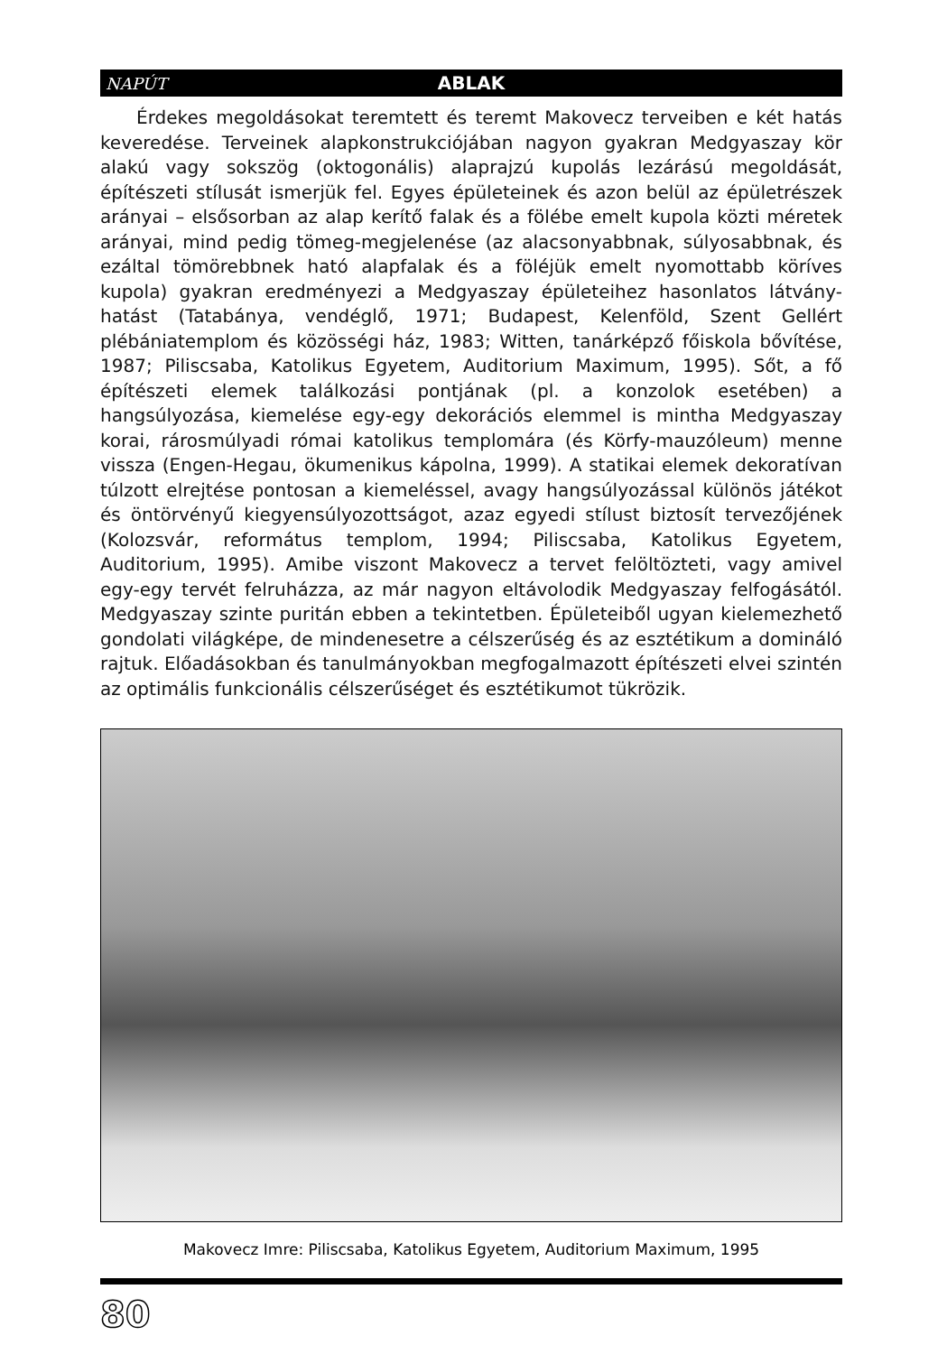NAPÚT ABLAK
Érdekes megoldásokat teremtett és teremt Makovecz terveiben e két hatás keveredése. Terveinek alapkonstrukciójában nagyon gyakran Medgyaszay kör alakú vagy sokszög (oktogonális) alaprajzú kupolás lezárású megoldását, építészeti stílusát ismerjük fel. Egyes épületeinek és azon belül az épületrészek arányai – elsősorban az alap kerítő falak és a fölébe emelt kupola közti méretek arányai, mind pedig tömeg-megjelenése (az alacsonyabbnak, súlyosabbnak, és ezáltal tömörebbnek ható alapfalak és a föléjük emelt nyomottabb köríves kupola) gyakran eredményezi a Medgyaszay épületeihez hasonlatos látvány-hatást (Tatabánya, vendéglő, 1971; Budapest, Kelenföld, Szent Gellért plébániatemplom és közösségi ház, 1983; Witten, tanárképző főiskola bővítése, 1987; Piliscsaba, Katolikus Egyetem, Auditorium Maximum, 1995). Sőt, a fő építészeti elemek találkozási pontjának (pl. a konzolok esetében) a hangsúlyozása, kiemelése egy-egy dekorációs elemmel is mintha Medgyaszay korai, rárosmúlyadi római katolikus templomára (és Körfy-mauzóleum) menne vissza (Engen-Hegau, ökumenikus kápolna, 1999). A statikai elemek dekoratívan túlzott elrejtése pontosan a kiemeléssel, avagy hangsúlyozással különös játékot és öntörvényű kiegyensúlyozottságot, azaz egyedi stílust biztosít tervezőjének (Kolozsvár, református templom, 1994; Piliscsaba, Katolikus Egyetem, Auditorium, 1995). Amibe viszont Makovecz a tervet felöltözteti, vagy amivel egy-egy tervét felruházza, az már nagyon eltávolodik Medgyaszay felfogásától. Medgyaszay szinte puritán ebben a tekintetben. Épületeiből ugyan kielemezhető gondolati világképe, de mindenesetre a célszerűség és az esztétikum a domináló rajtuk. Előadásokban és tanulmányokban megfogalmazott építészeti elvei szintén az optimális funkcionális célszerűséget és esztétikumot tükrözik.
Makovecz Imre: Piliscsaba, Katolikus Egyetem, Auditorium Maximum, 1995
80